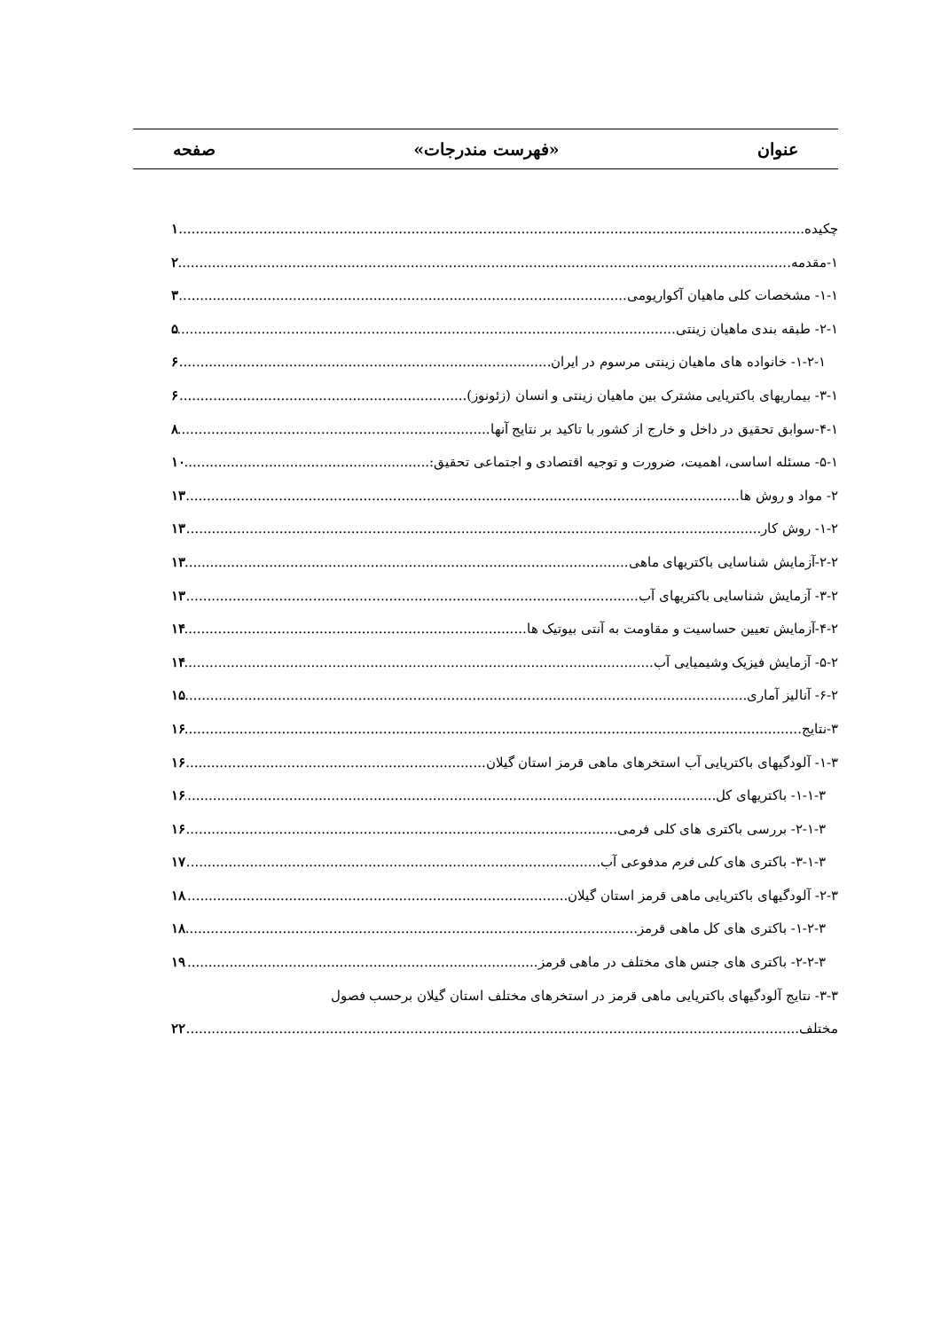عنوان «فهرست مندرجات» صفحه
چکیده ۱
۱-مقدمه ۲
۱-۱- مشخصات کلی ماهیان آکواریومی ۳
۲-۱- طبقه بندی ماهیان زینتی ۵
۱-۲-۱- خانواده های ماهیان زینتی مرسوم در ایران ۶
۳-۱- بیماریهای باکتریایی مشترک بین ماهیان زینتی و انسان (زئونوز) ۶
۴-۱-سوابق تحقیق در داخل و خارج از کشور با تاکید بر نتایج آنها ۸
۵-۱- مسئله اساسی، اهمیت، ضرورت و توجیه اقتصادی و اجتماعی تحقیق: ۱۰
۲- مواد و روش ها ۱۳
۱-۲- روش کار ۱۳
۲-۲-آزمایش شناسایی باکتریهای ماهی ۱۳
۳-۲- آزمایش شناسایی باکتریهای آب ۱۳
۴-۲-آزمایش تعیین حساسیت و مقاومت به آنتی بیوتیک ها ۱۴
۵-۲- آزمایش فیزیک وشیمیایی آب ۱۴
۶-۲- آنالیز آماری ۱۵
۳-نتایج ۱۶
۱-۳- آلودگیهای باکتریایی آب استخرهای ماهی قرمز استان گیلان ۱۶
۱-۱-۳- باکتریهای کل ۱۶
۲-۱-۳- بررسی باکتری های کلی فرمی ۱۶
۳-۱-۳- باکتری های کلی فرم مدفوعی آب ۱۷
۲-۳- آلودگیهای باکتریایی ماهی قرمز استان گیلان ۱۸
۱-۲-۳- باکتری های کل ماهی قرمز ۱۸
۲-۲-۳- باکتری های جنس های مختلف در ماهی قرمز ۱۹
۳-۳- نتایج آلودگیهای باکتریایی ماهی قرمز در استخرهای مختلف استان گیلان برحسب فصول
مختلف ۲۲